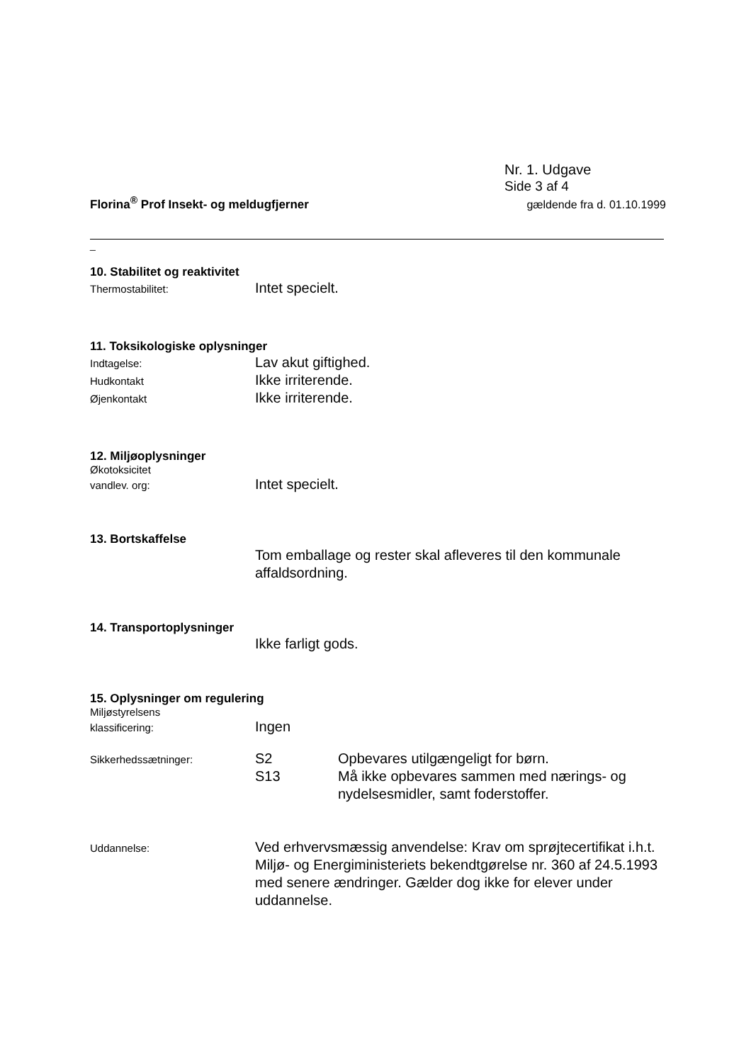Nr. 1. Udgave
Side 3 af 4
Florina<sup>®</sup> Prof Insekt- og meldugfjerner gældende fra d. 01.10.1999
_
10. Stabilitet og reaktivitet
Thermostabilitet: Intet specielt.
11. Toksikologiske oplysninger
Indtagelse: Lav akut giftighed.
Hudkontakt Ikke irriterende.
Øjenkontakt Ikke irriterende.
12. Miljøoplysninger
Økotoksicitet
vandlev. org: Intet specielt.
13. Bortskaffelse
Tom emballage og rester skal afleveres til den kommunale affaldsordning.
14. Transportoplysninger
Ikke farligt gods.
15. Oplysninger om regulering
Miljøstyrelsens
klassificering: Ingen
Sikkerhedssætninger: S2 Opbevares utilgængeligt for børn.
S13 Må ikke opbevares sammen med nærings- og nydelsesmidler, samt foderstoffer.
Uddannelse: Ved erhvervsmæssig anvendelse: Krav om sprøjtecertifikat i.h.t. Miljø- og Energiministeriets bekendtgørelse nr. 360 af 24.5.1993 med senere ændringer. Gælder dog ikke for elever under uddannelse.